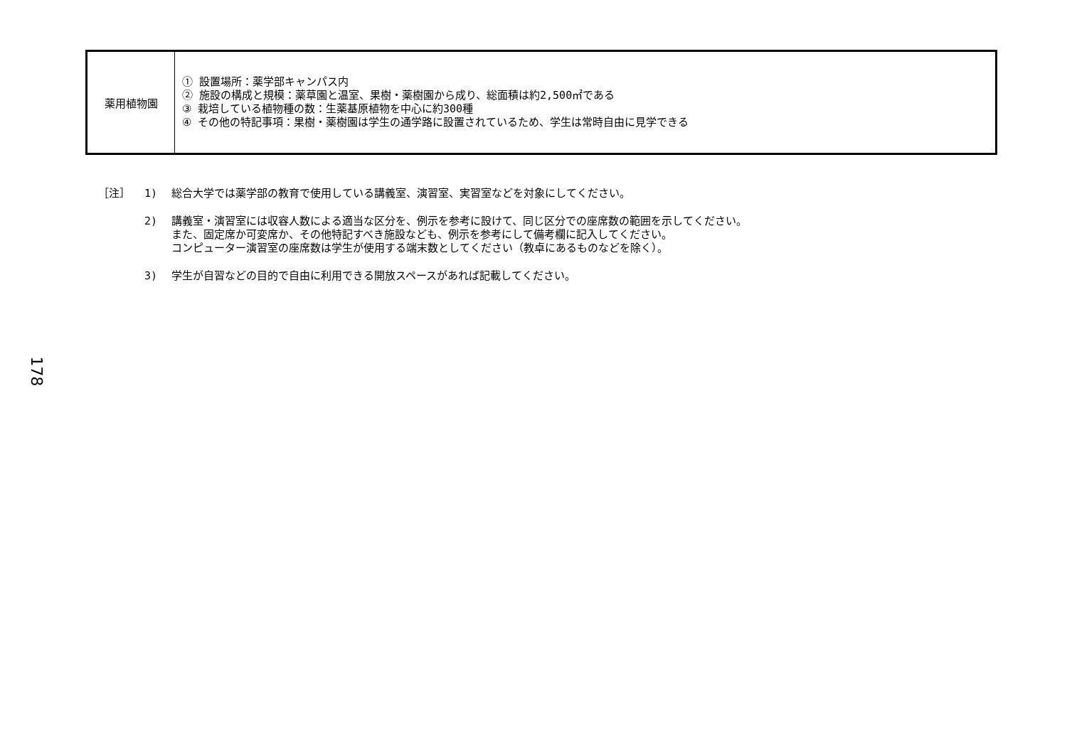| 薬用植物園 | ① 設置場所：薬学部キャンパス内 ② 施設の構成と規模：薬草園と温室、果樹・薬樹園から成り、総面積は約2,500㎡である ③ 栽培している植物種の数：生薬基原植物を中心に約300種 ④ その他の特記事項：果樹・薬樹園は学生の通学路に設置されているため、学生は常時自由に見学できる |
［注］ 1) 総合大学では薬学部の教育で使用している講義室、演習室、実習室などを対象にしてください。
2) 講義室・演習室には収容人数による適当な区分を、例示を参考に設けて、同じ区分での座席数の範囲を示してください。
また、固定席か可変席か、その他特記すべき施設なども、例示を参考にして備考欄に記入してください。
コンピューター演習室の座席数は学生が使用する端末数としてください（教卓にあるものなどを除く）。
3) 学生が自習などの目的で自由に利用できる開放スペースがあれば記載してください。
178